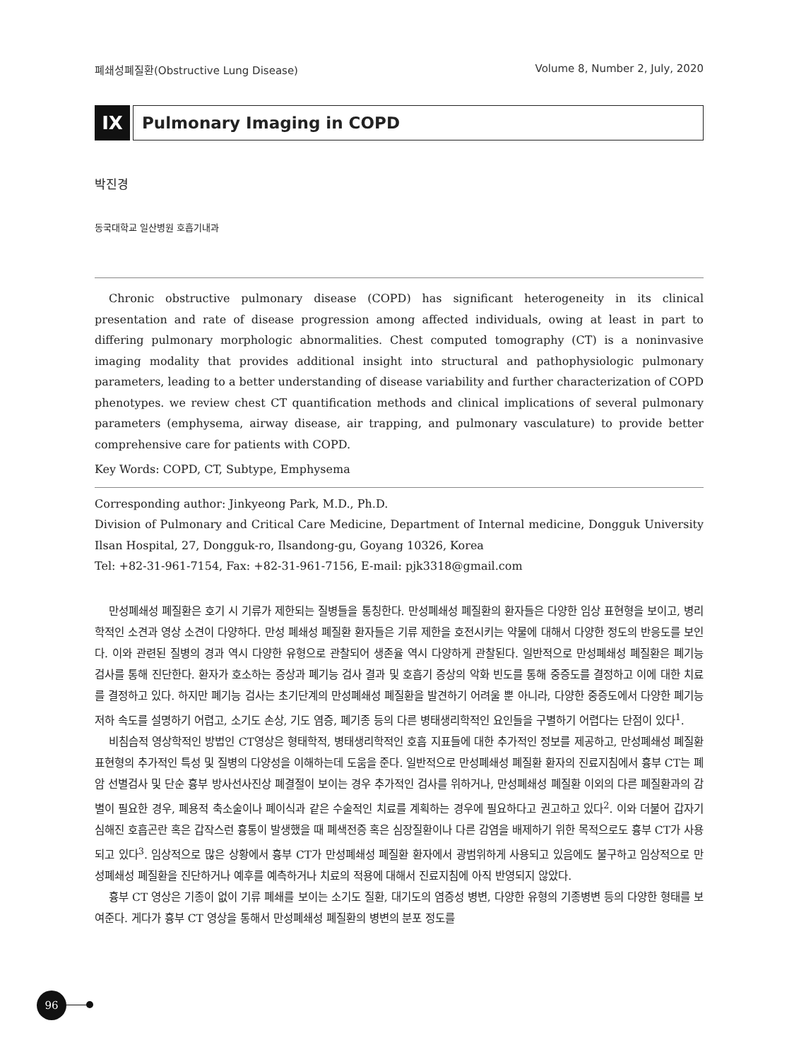폐쇄성폐질환(Obstructive Lung Disease) Volume 8, Number 2, July, 2020
IX Pulmonary Imaging in COPD
박진경
동국대학교 일산병원 호흡기내과
Chronic obstructive pulmonary disease (COPD) has significant heterogeneity in its clinical presentation and rate of disease progression among affected individuals, owing at least in part to differing pulmonary morphologic abnormalities. Chest computed tomography (CT) is a noninvasive imaging modality that provides additional insight into structural and pathophysiologic pulmonary parameters, leading to a better understanding of disease variability and further characterization of COPD phenotypes. we review chest CT quantification methods and clinical implications of several pulmonary parameters (emphysema, airway disease, air trapping, and pulmonary vasculature) to provide better comprehensive care for patients with COPD.
Key Words: COPD, CT, Subtype, Emphysema
Corresponding author: Jinkyeong Park, M.D., Ph.D.
Division of Pulmonary and Critical Care Medicine, Department of Internal medicine, Dongguk University Ilsan Hospital, 27, Dongguk-ro, Ilsandong-gu, Goyang 10326, Korea
Tel: +82-31-961-7154, Fax: +82-31-961-7156, E-mail: pjk3318@gmail.com
만성폐쇄성 폐질환은 호기 시 기류가 제한되는 질병들을 통칭한다. 만성폐쇄성 폐질환의 환자들은 다양한 임상 표현형을 보이고, 병리학적인 소견과 영상 소견이 다양하다. 만성 폐쇄성 폐질환 환자들은 기류 제한을 호전시키는 약물에 대해서 다양한 정도의 반응도를 보인다. 이와 관련된 질병의 경과 역시 다양한 유형으로 관찰되어 생존율 역시 다양하게 관찰된다. 일반적으로 만성폐쇄성 폐질환은 폐기능 검사를 통해 진단한다. 환자가 호소하는 증상과 폐기능 검사 결과 및 호흡기 증상의 악화 빈도를 통해 중증도를 결정하고 이에 대한 치료를 결정하고 있다. 하지만 폐기능 검사는 초기단계의 만성폐쇄성 폐질환을 발견하기 어려울 뿐 아니라, 다양한 중증도에서 다양한 폐기능 저하 속도를 설명하기 어렵고, 소기도 손상, 기도 염증, 폐기종 등의 다른 병태생리학적인 요인들을 구별하기 어렵다는 단점이 있다<sup>1</sup>.
비침습적 영상학적인 방법인 CT영상은 형태학적, 병태생리학적인 호흡 지표들에 대한 추가적인 정보를 제공하고, 만성폐쇄성 폐질환 표현형의 추가적인 특성 및 질병의 다양성을 이해하는데 도움을 준다. 일반적으로 만성폐쇄성 폐질환 환자의 진료지침에서 흉부 CT는 폐암 선별검사 및 단순 흉부 방사선사진상 폐결절이 보이는 경우 추가적인 검사를 위하거나, 만성폐쇄성 폐질환 이외의 다른 폐질환과의 감별이 필요한 경우, 폐용적 축소술이나 폐이식과 같은 수술적인 치료를 계획하는 경우에 필요하다고 권고하고 있다<sup>2</sup>. 이와 더불어 갑자기 심해진 호흡곤란 혹은 갑작스런 흉통이 발생했을 때 폐색전증 혹은 심장질환이나 다른 감염을 배제하기 위한 목적으로도 흉부 CT가 사용되고 있다<sup>3</sup>. 임상적으로 많은 상황에서 흉부 CT가 만성폐쇄성 폐질환 환자에서 광범위하게 사용되고 있음에도 불구하고 임상적으로 만성폐쇄성 폐질환을 진단하거나 예후를 예측하거나 치료의 적용에 대해서 진료지침에 아직 반영되지 않았다.
흉부 CT 영상은 기종이 없이 기류 폐쇄를 보이는 소기도 질환, 대기도의 염증성 병변, 다양한 유형의 기종병변 등의 다양한 형태를 보여준다. 게다가 흉부 CT 영상을 통해서 만성폐쇄성 폐질환의 병변의 분포 정도를
96